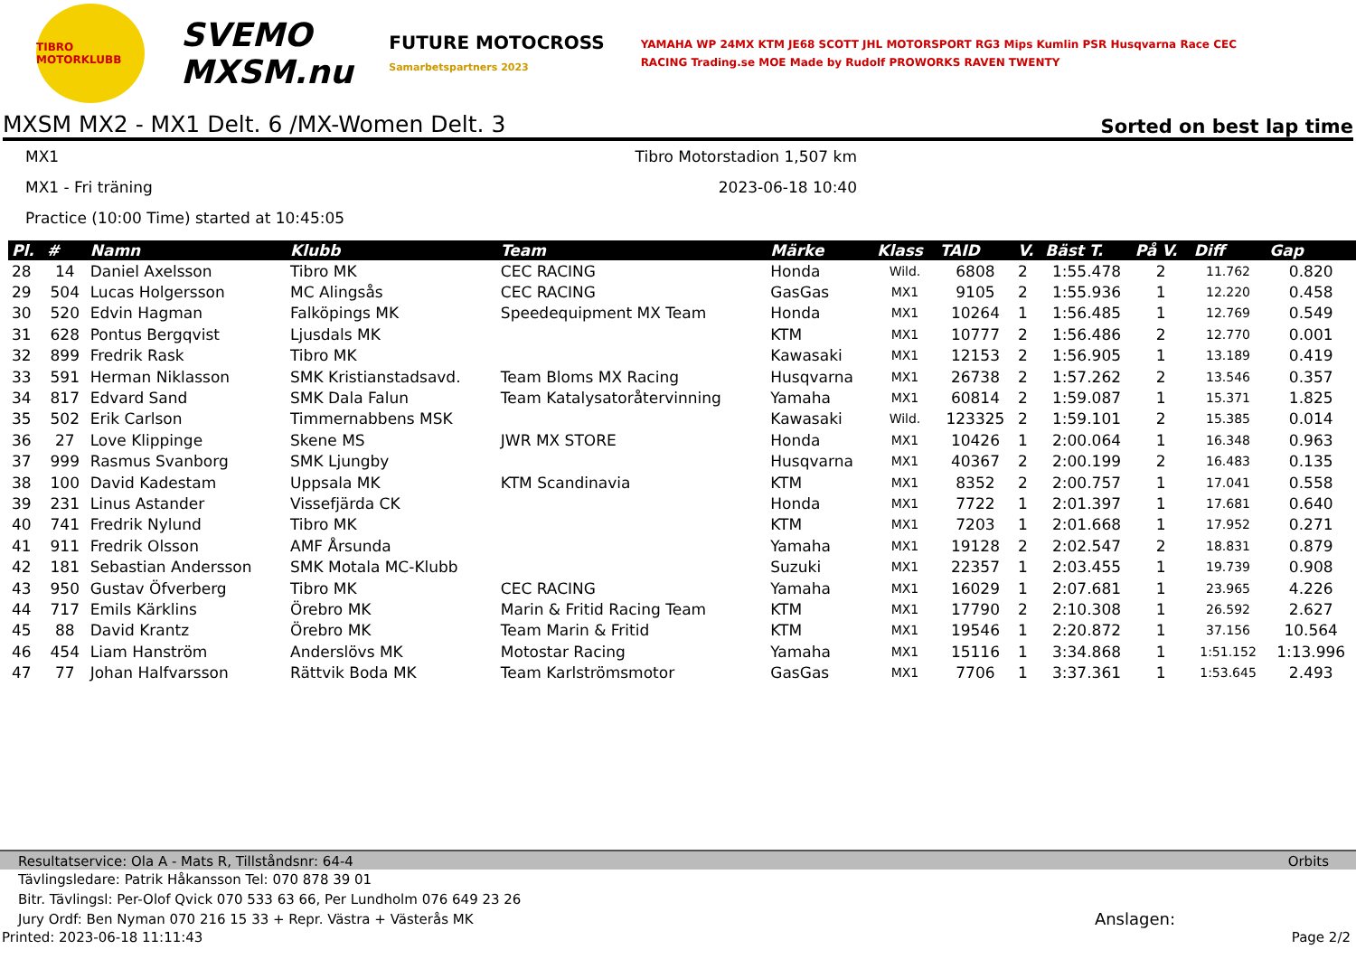TIBRO MOTORKLUBB
SVEMO
MXSM.nu
FUTURE MOTOCROSS
Samarbetspartners 2023
YAMAHA WP 24MX KTM JE68 SCOTT JHL MOTORSPORT RG3 Mips Kumlin PSR Husqvarna Race CEC RACING Trading.se MOE Made by Rudolf PROWORKS RAVEN TWENTY
MXSM MX2 - MX1 Delt. 6 /MX-Women Delt. 3 Sorted on best lap time
MX1 Tibro Motorstadion 1,507 km
MX1 - Fri träning 2023-06-18 10:40
Practice (10:00 Time) started at 10:45:05
| Pl. | # | Namn | Klubb | Team | Märke | Klass | TAID | V. | Bäst T. | På V. | Diff | Gap |
| --- | --- | --- | --- | --- | --- | --- | --- | --- | --- | --- | --- | --- |
| 28 | 14 | Daniel Axelsson | Tibro MK | CEC RACING | Honda | Wild. | 6808 | 2 | 1:55.478 | 2 | 11.762 | 0.820 |
| 29 | 504 | Lucas Holgersson | MC Alingsås | CEC RACING | GasGas | MX1 | 9105 | 2 | 1:55.936 | 1 | 12.220 | 0.458 |
| 30 | 520 | Edvin Hagman | Falköpings MK | Speedequipment MX Team | Honda | MX1 | 10264 | 1 | 1:56.485 | 1 | 12.769 | 0.549 |
| 31 | 628 | Pontus Bergqvist | Ljusdals MK | | KTM | MX1 | 10777 | 2 | 1:56.486 | 2 | 12.770 | 0.001 |
| 32 | 899 | Fredrik Rask | Tibro MK | | Kawasaki | MX1 | 12153 | 2 | 1:56.905 | 1 | 13.189 | 0.419 |
| 33 | 591 | Herman Niklasson | SMK Kristianstadsavd. | Team Bloms MX Racing | Husqvarna | MX1 | 26738 | 2 | 1:57.262 | 2 | 13.546 | 0.357 |
| 34 | 817 | Edvard Sand | SMK Dala Falun | Team Katalysatoråtervinning | Yamaha | MX1 | 60814 | 2 | 1:59.087 | 1 | 15.371 | 1.825 |
| 35 | 502 | Erik Carlson | Timmernabbens MSK | | Kawasaki | Wild. | 123325 | 2 | 1:59.101 | 2 | 15.385 | 0.014 |
| 36 | 27 | Love Klippinge | Skene MS | JWR MX STORE | Honda | MX1 | 10426 | 1 | 2:00.064 | 1 | 16.348 | 0.963 |
| 37 | 999 | Rasmus Svanborg | SMK Ljungby | | Husqvarna | MX1 | 40367 | 2 | 2:00.199 | 2 | 16.483 | 0.135 |
| 38 | 100 | David Kadestam | Uppsala MK | KTM Scandinavia | KTM | MX1 | 8352 | 2 | 2:00.757 | 1 | 17.041 | 0.558 |
| 39 | 231 | Linus Astander | Vissefjärda CK | | Honda | MX1 | 7722 | 1 | 2:01.397 | 1 | 17.681 | 0.640 |
| 40 | 741 | Fredrik Nylund | Tibro MK | | KTM | MX1 | 7203 | 1 | 2:01.668 | 1 | 17.952 | 0.271 |
| 41 | 911 | Fredrik Olsson | AMF Årsunda | | Yamaha | MX1 | 19128 | 2 | 2:02.547 | 2 | 18.831 | 0.879 |
| 42 | 181 | Sebastian Andersson | SMK Motala MC-Klubb | | Suzuki | MX1 | 22357 | 1 | 2:03.455 | 1 | 19.739 | 0.908 |
| 43 | 950 | Gustav Öfverberg | Tibro MK | CEC RACING | Yamaha | MX1 | 16029 | 1 | 2:07.681 | 1 | 23.965 | 4.226 |
| 44 | 717 | Emils Kärklins | Örebro MK | Marin & Fritid Racing Team | KTM | MX1 | 17790 | 2 | 2:10.308 | 1 | 26.592 | 2.627 |
| 45 | 88 | David Krantz | Örebro MK | Team Marin & Fritid | KTM | MX1 | 19546 | 1 | 2:20.872 | 1 | 37.156 | 10.564 |
| 46 | 454 | Liam Hanström | Anderslövs MK | Motostar Racing | Yamaha | MX1 | 15116 | 1 | 3:34.868 | 1 | 1:51.152 | 1:13.996 |
| 47 | 77 | Johan Halfvarsson | Rättvik Boda MK | Team Karlströmsmotor | GasGas | MX1 | 7706 | 1 | 3:37.361 | 1 | 1:53.645 | 2.493 |
Resultatservice: Ola A - Mats R, Tillståndsnr: 64-4 Orbits
Tävlingsledare: Patrik Håkansson Tel: 070 878 39 01
Bitr. Tävlingsl: Per-Olof Qvick 070 533 63 66, Per Lundholm 076 649 23 26
Jury Ordf: Ben Nyman 070 216 15 33 + Repr. Västra + Västerås MK Anslagen:
Printed: 2023-06-18 11:11:43 Page 2/2